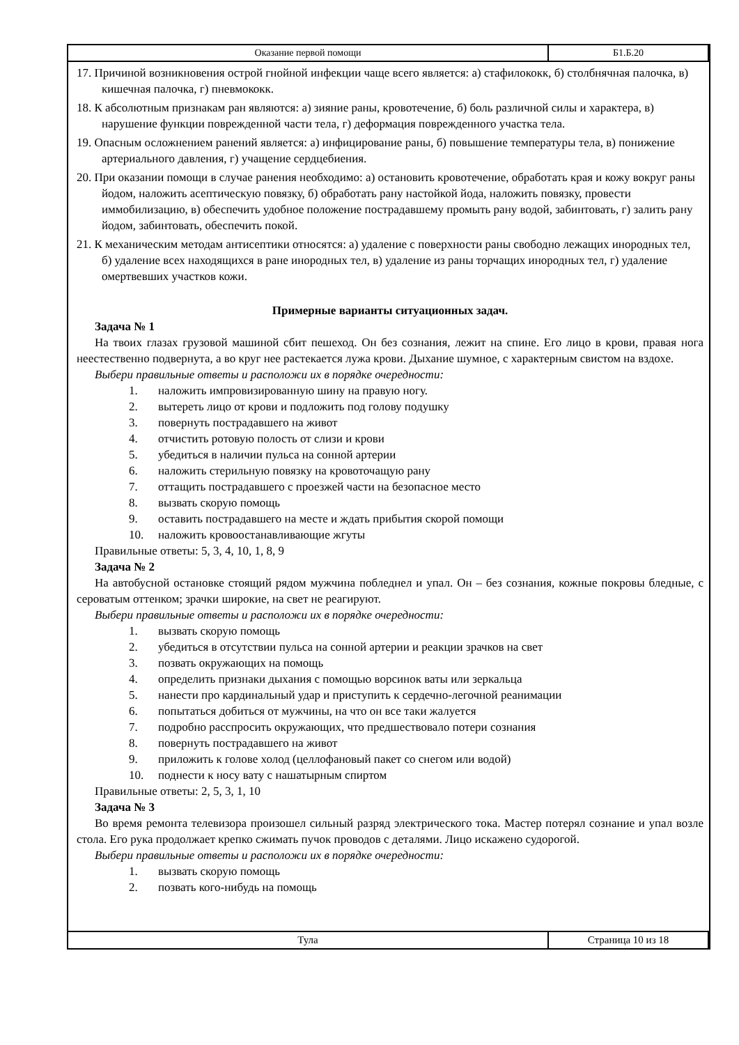| Оказание первой помощи | Б1.Б.20 |
17. Причиной возникновения острой гнойной инфекции чаще всего является: а) стафилококк, б) столбнячная палочка, в) кишечная палочка, г) пневмококк.
18. К абсолютным признакам ран являются: а) зияние раны, кровотечение, б) боль различной силы и характера, в) нарушение функции поврежденной части тела, г) деформация поврежденного участка тела.
19. Опасным осложнением ранений является: а) инфицирование раны, б) повышение температуры тела, в) понижение артериального давления, г) учащение сердцебиения.
20. При оказании помощи в случае ранения необходимо: а) остановить кровотечение, обработать края и кожу вокруг раны йодом, наложить асептическую повязку, б) обработать рану настойкой йода, наложить повязку, провести иммобилизацию, в) обеспечить удобное положение пострадавшему промыть рану водой, забинтовать, г) залить рану йодом, забинтовать, обеспечить покой.
21. К механическим методам антисептики относятся: а) удаление с поверхности раны свободно лежащих инородных тел, б) удаление всех находящихся в ране инородных тел, в) удаление из раны торчащих инородных тел, г) удаление омертвевших участков кожи.
Примерные варианты ситуационных задач.
Задача № 1
На твоих глазах грузовой машиной сбит пешеход. Он без сознания, лежит на спине. Его лицо в крови, правая нога неестественно подвернута, а во круг нее растекается лужа крови. Дыхание шумное, с характерным свистом на вздохе.
Выбери правильные ответы и расположи их в порядке очередности:
1. наложить импровизированную шину на правую ногу.
2. вытереть лицо от крови и подложить под голову подушку
3. повернуть пострадавшего на живот
4. отчистить ротовую полость от слизи и крови
5. убедиться в наличии пульса на сонной артерии
6. наложить стерильную повязку на кровоточащую рану
7. оттащить пострадавшего с проезжей части на безопасное место
8. вызвать скорую помощь
9. оставить пострадавшего на месте и ждать прибытия скорой помощи
10. наложить кровоостанавливающие жгуты
Правильные ответы: 5, 3, 4, 10, 1, 8, 9
Задача № 2
На автобусной остановке стоящий рядом мужчина побледнел и упал. Он – без сознания, кожные покровы бледные, с сероватым оттенком; зрачки широкие, на свет не реагируют.
Выбери правильные ответы и расположи их в порядке очередности:
1. вызвать скорую помощь
2. убедиться в отсутствии пульса на сонной артерии и реакции зрачков на свет
3. позвать окружающих на помощь
4. определить признаки дыхания с помощью ворсинок ваты или зеркальца
5. нанести про кардинальный удар и приступить к сердечно-легочной реанимации
6. попытаться добиться от мужчины, на что он все таки жалуется
7. подробно расспросить окружающих, что предшествовало потери сознания
8. повернуть пострадавшего на живот
9. приложить к голове холод (целлофановый пакет со снегом или водой)
10. поднести к носу вату с нашатырным спиртом
Правильные ответы: 2, 5, 3, 1, 10
Задача № 3
Во время ремонта телевизора произошел сильный разряд электрического тока. Мастер потерял сознание и упал возле стола. Его рука продолжает крепко сжимать пучок проводов с деталями. Лицо искажено судорогой.
Выбери правильные ответы и расположи их в порядке очередности:
1. вызвать скорую помощь
2. позвать кого-нибудь на помощь
| Тула | Страница 10 из 18 |